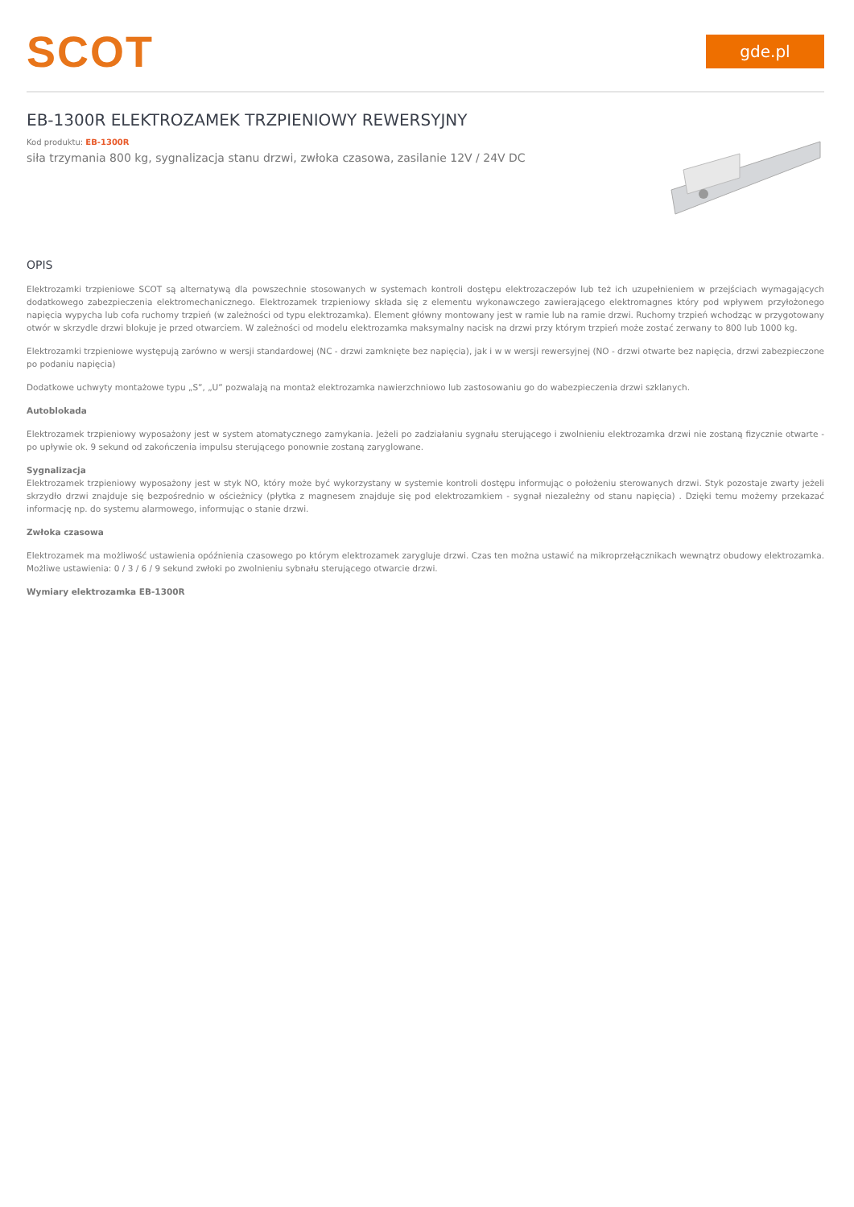SCOT
gde.pl
EB-1300R ELEKTROZAMEK TRZPIENIOWY REWERSYJNY
Kod produktu: EB-1300R
siła trzymania 800 kg, sygnalizacja stanu drzwi, zwłoka czasowa, zasilanie 12V / 24V DC
OPIS
Elektrozamki trzpieniowe SCOT są alternatywą dla powszechnie stosowanych w systemach kontroli dostępu elektrozaczepów lub też ich uzupełnieniem w przejściach wymagających dodatkowego zabezpieczenia elektromechanicznego. Elektrozamek trzpieniowy składa się z elementu wykonawczego zawierającego elektromagnes który pod wpływem przyłożonego napięcia wypycha lub cofa ruchomy trzpień (w zależności od typu elektrozamka). Element główny montowany jest w ramie lub na ramie drzwi. Ruchomy trzpień wchodząc w przygotowany otwór w skrzydle drzwi blokuje je przed otwarciem. W zależności od modelu elektrozamka maksymalny nacisk na drzwi przy którym trzpień może zostać zerwany to 800 lub 1000 kg.
Elektrozamki trzpieniowe występują zarówno w wersji standardowej (NC - drzwi zamknięte bez napięcia), jak i w w wersji rewersyjnej (NO - drzwi otwarte bez napięcia, drzwi zabezpieczone po podaniu napięcia)
Dodatkowe uchwyty montażowe typu „S”, „U” pozwalają na montaż elektrozamka nawierzchniowo lub zastosowaniu go do wabezpieczenia drzwi szklanych.
Autoblokada
Elektrozamek trzpieniowy wyposażony jest w system atomatycznego zamykania. Jeżeli po zadziałaniu sygnału sterującego i zwolnieniu elektrozamka drzwi nie zostaną fizycznie otwarte - po upływie ok. 9 sekund od zakończenia impulsu sterującego ponownie zostaną zaryglowane.
Sygnalizacja
Elektrozamek trzpieniowy wyposażony jest w styk NO, który może być wykorzystany w systemie kontroli dostępu informując o położeniu sterowanych drzwi. Styk pozostaje zwarty jeżeli skrzydło drzwi znajduje się bezpośrednio w ościeżnicy (płytka z magnesem znajduje się pod elektrozamkiem - sygnał niezależny od stanu napięcia) . Dzięki temu możemy przekazać informację np. do systemu alarmowego, informując o stanie drzwi.
Zwłoka czasowa
Elektrozamek ma możliwość ustawienia opóźnienia czasowego po którym elektrozamek zarygluje drzwi. Czas ten można ustawić na mikroprzełącznikach wewnątrz obudowy elektrozamka. Możliwe ustawienia: 0 / 3 / 6 / 9 sekund zwłoki po zwolnieniu sybnału sterującego otwarcie drzwi.
Wymiary elektrozamka EB-1300R